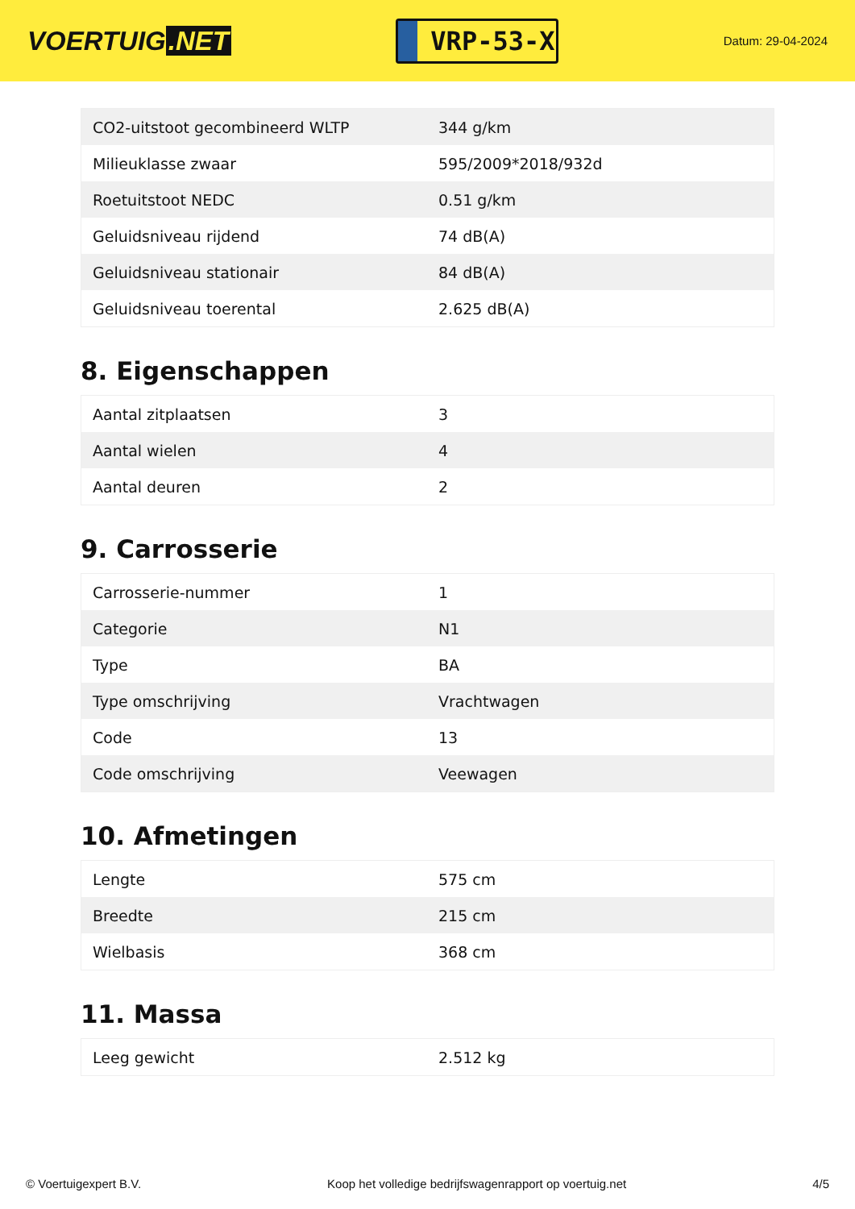VOERTUIG.NET
VRP-53-X
Datum: 29-04-2024
| CO2-uitstoot gecombineerd WLTP | 344 g/km |
| Milieuklasse zwaar | 595/2009*2018/932d |
| Roetuitstoot NEDC | 0.51 g/km |
| Geluidsniveau rijdend | 74 dB(A) |
| Geluidsniveau stationair | 84 dB(A) |
| Geluidsniveau toerental | 2.625 dB(A) |
8. Eigenschappen
| Aantal zitplaatsen | 3 |
| Aantal wielen | 4 |
| Aantal deuren | 2 |
9. Carrosserie
| Carrosserie-nummer | 1 |
| Categorie | N1 |
| Type | BA |
| Type omschrijving | Vrachtwagen |
| Code | 13 |
| Code omschrijving | Veewagen |
10. Afmetingen
| Lengte | 575 cm |
| Breedte | 215 cm |
| Wielbasis | 368 cm |
11. Massa
| Leeg gewicht | 2.512 kg |
© Voertuigexpert B.V. Koop het volledige bedrijfswagenrapport op voertuig.net 4/5